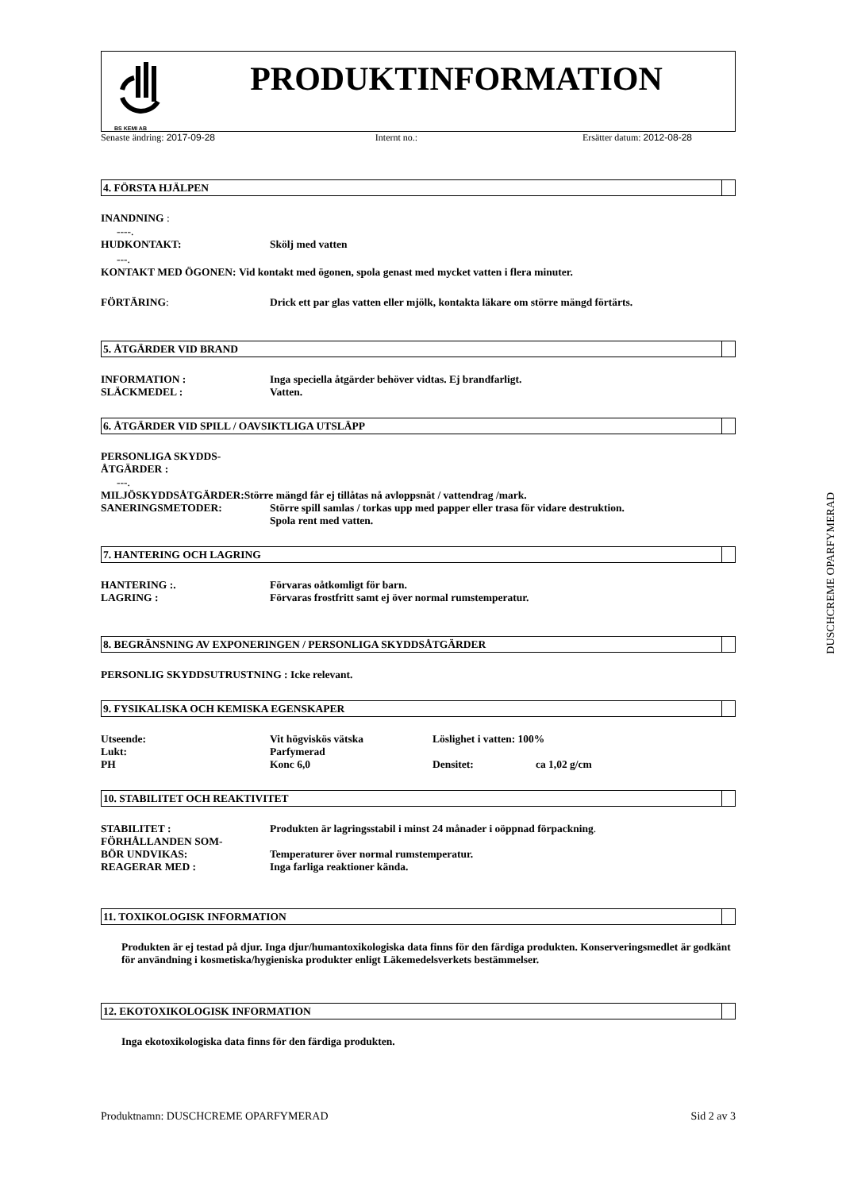BS KEMI AB
PRODUKTINFORMATION
Senaste ändring: 2017-09-28 Internt no.: Ersätter datum: 2012-08-28
4. FÖRSTA HJÄLPEN
INANDNING :
----.
HUDKONTAKT: Skölj med vatten
---.
KONTAKT MED ÖGONEN: Vid kontakt med ögonen, spola genast med mycket vatten i flera minuter.
FÖRTÄRING: Drick ett par glas vatten eller mjölk, kontakta läkare om större mängd förtärts.
5. ÅTGÄRDER VID BRAND
INFORMATION : Inga speciella åtgärder behöver vidtas. Ej brandfarligt.
SLÄCKMEDEL : Vatten.
6. ÅTGÄRDER VID SPILL / OAVSIKTLIGA UTSLÄPP
PERSONLIGA SKYDDS-
ÅTGÄRDER :
---.
MILJÖSKYDDSÅTGÄRDER: Större mängd får ej tillåtas nå avloppsnät / vattendrag /mark.
SANERINGSMETODER: Större spill samlas / torkas upp med papper eller trasa för vidare destruktion.
Spola rent med vatten.
7. HANTERING OCH LAGRING
HANTERING :. Förvaras oåtkomligt för barn.
LAGRING : Förvaras frostfritt samt ej över normal rumstemperatur.
8. BEGRÄNSNING AV EXPONERINGEN / PERSONLIGA SKYDDSÅTGÄRDER
PERSONLIG SKYDDSUTRUSTNING : Icke relevant.
9. FYSIKALISKA OCH KEMISKA EGENSKAPER
Utseende: Vit högviskös vätska Löslighet i vatten: 100%
Lukt: Parfymerad
PH Konc 6,0 Densitet: ca 1,02 g/cm
10. STABILITET OCH REAKTIVITET
STABILITET : Produkten är lagringsstabil i minst 24 månader i oöppnad förpackning.
FÖRHÅLLANDEN SOM-
BÖR UNDVIKAS: Temperaturer över normal rumstemperatur.
REAGERAR MED : Inga farliga reaktioner kända.
11. TOXIKOLOGISK INFORMATION
Produkten är ej testad på djur. Inga djur/humantoxikologiska data finns för den färdiga produkten. Konserveringsmedlet är godkänt för användning i kosmetiska/hygieniska produkter enligt Läkemedelsverkets bestämmelser.
12. EKOTOXIKOLOGISK INFORMATION
Inga ekotoxikologiska data finns för den färdiga produkten.
Produktnamn: DUSCHCREME OPARFYMERAD Sid 2 av 3
DUSCHCREME OPARFYMERAD